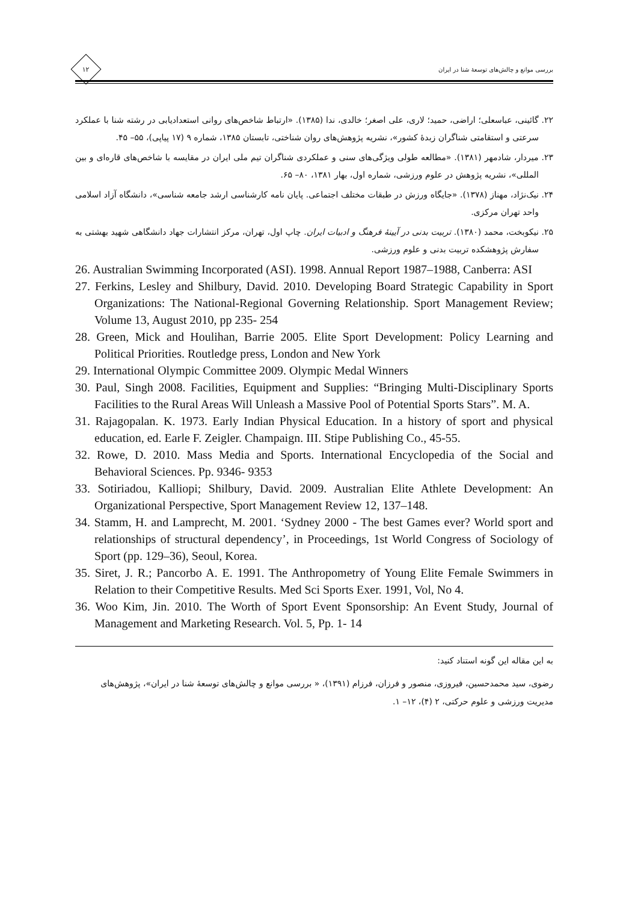۱۲
بررسی موانع و چالش‌های توسعهٔ شنا در ایران
۲۲. گائینی، عباسعلی؛ اراضی، حمید؛ لاری، علی اصغر؛ خالدی، ندا (۱۳۸۵). «ارتباط شاخص‌های روانی استعدادیابی در رشته شنا با عملکرد سرعتی و استقامتی شناگران زبدهٔ کشور»، نشریه پژوهش‌های روان شناختی، تابستان ۱۳۸۵، شماره ۹ (۱۷ پیاپی)، ۵۵– ۴۵.
۲۳. میردار، شادمهر (۱۳۸۱). «مطالعه طولی ویژگی‌های سنی و عملکردی شناگران تیم ملی ایران در مقایسه با شاخص‌های قاره‌ای و بین المللی»، نشریه پژوهش در علوم ورزشی، شماره اول، بهار ۱۳۸۱، ۸۰– ۶۵.
۲۴. نیک‌نژاد، مهناز (۱۳۷۸). «جایگاه ورزش در طبقات مختلف اجتماعی. پایان نامه کارشناسی ارشد جامعه شناسی»، دانشگاه آزاد اسلامی واحد تهران مرکزی.
۲۵. نیکوبخت، محمد (۱۳۸۰). تربیت بدنی در آیینهٔ فرهنگ و ادبیات ایران. چاپ اول، تهران، مرکز انتشارات جهاد دانشگاهی شهید بهشتی به سفارش پژوهشکده تربیت بدنی و علوم ورزشی.
26. Australian Swimming Incorporated (ASI). 1998. Annual Report 1987–1988, Canberra: ASI
27. Ferkins, Lesley and Shilbury, David. 2010. Developing Board Strategic Capability in Sport Organizations: The National-Regional Governing Relationship. Sport Management Review; Volume 13, August 2010, pp 235- 254
28. Green, Mick and Houlihan, Barrie 2005. Elite Sport Development: Policy Learning and Political Priorities. Routledge press, London and New York
29. International Olympic Committee 2009. Olympic Medal Winners
30. Paul, Singh 2008. Facilities, Equipment and Supplies: “Bringing Multi-Disciplinary Sports Facilities to the Rural Areas Will Unleash a Massive Pool of Potential Sports Stars”. M. A.
31. Rajagopalan. K. 1973. Early Indian Physical Education. In a history of sport and physical education, ed. Earle F. Zeigler. Champaign. III. Stipe Publishing Co., 45-55.
32. Rowe, D. 2010. Mass Media and Sports. International Encyclopedia of the Social and Behavioral Sciences. Pp. 9346- 9353
33. Sotiriadou, Kalliopi; Shilbury, David. 2009. Australian Elite Athlete Development: An Organizational Perspective, Sport Management Review 12, 137–148.
34. Stamm, H. and Lamprecht, M. 2001. ‘Sydney 2000 - The best Games ever? World sport and relationships of structural dependency’, in Proceedings, 1st World Congress of Sociology of Sport (pp. 129–36), Seoul, Korea.
35. Siret, J. R.; Pancorbo A. E. 1991. The Anthropometry of Young Elite Female Swimmers in Relation to their Competitive Results. Med Sci Sports Exer. 1991, Vol, No 4.
36. Woo Kim, Jin. 2010. The Worth of Sport Event Sponsorship: An Event Study, Journal of Management and Marketing Research. Vol. 5, Pp. 1- 14
به این مقاله این گونه استناد کنید:
رضوی، سید محمدحسین، فیروزی، منصور و فرزان، فرزام (۱۳۹۱)، « بررسی موانع و چالش‌های توسعهٔ شنا در ایران»، پژوهش‌های مدیریت ورزشی و علوم حرکتی، ۲ (۴)، ۱۲– ۱.